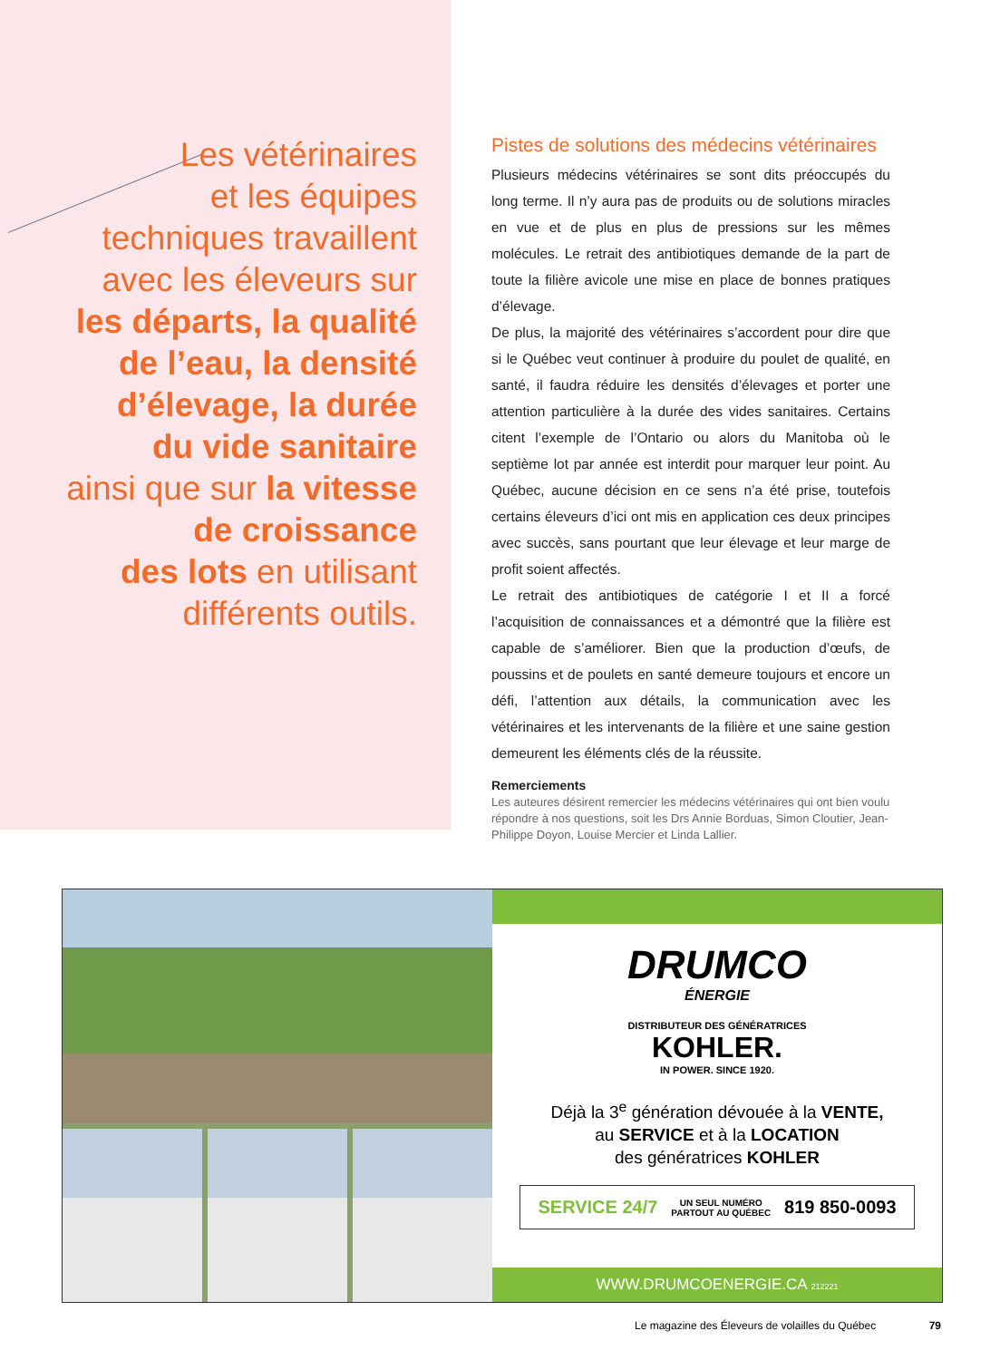Les vétérinaires
et les équipes
techniques travaillent
avec les éleveurs sur
les départs, la qualité
de l’eau, la densité
d’élevage, la durée
du vide sanitaire
ainsi que sur la vitesse
de croissance
des lots en utilisant
différents outils.
Pistes de solutions des médecins vétérinaires
Plusieurs médecins vétérinaires se sont dits préoccupés du long terme. Il n’y aura pas de produits ou de solutions miracles en vue et de plus en plus de pressions sur les mêmes molécules. Le retrait des antibiotiques demande de la part de toute la filière avicole une mise en place de bonnes pratiques d’élevage.
De plus, la majorité des vétérinaires s’accordent pour dire que si le Québec veut continuer à produire du poulet de qualité, en santé, il faudra réduire les densités d’élevages et porter une attention particulière à la durée des vides sanitaires. Certains citent l’exemple de l’Ontario ou alors du Manitoba où le septième lot par année est interdit pour marquer leur point. Au Québec, aucune décision en ce sens n’a été prise, toutefois certains éleveurs d’ici ont mis en application ces deux principes avec succès, sans pourtant que leur élevage et leur marge de profit soient affectés.
Le retrait des antibiotiques de catégorie I et II a forcé l’acquisition de connaissances et a démontré que la filière est capable de s’améliorer. Bien que la production d’œufs, de poussins et de poulets en santé demeure toujours et encore un défi, l’attention aux détails, la communication avec les vétérinaires et les intervenants de la filière et une saine gestion demeurent les éléments clés de la réussite.
Remerciements
Les auteures désirent remercier les médecins vétérinaires qui ont bien voulu répondre à nos questions, soit les Drs Annie Borduas, Simon Cloutier, Jean-Philippe Doyon, Louise Mercier et Linda Lallier.
DRUMCO
ÉNERGIE
DISTRIBUTEUR DES GÉNÉRATRICES
KOHLER.
IN POWER. SINCE 1920.
Déjà la 3<sup>e</sup> génération dévouée à la VENTE,
au SERVICE et à la LOCATION
des génératrices KOHLER
SERVICE 24/7 UN SEUL NUMÉRO
PARTOUT AU QUÉBEC 819 850-0093
WWW.DRUMCOENERGIE.CA 212221
Le magazine des Éleveurs de volailles du Québec 79